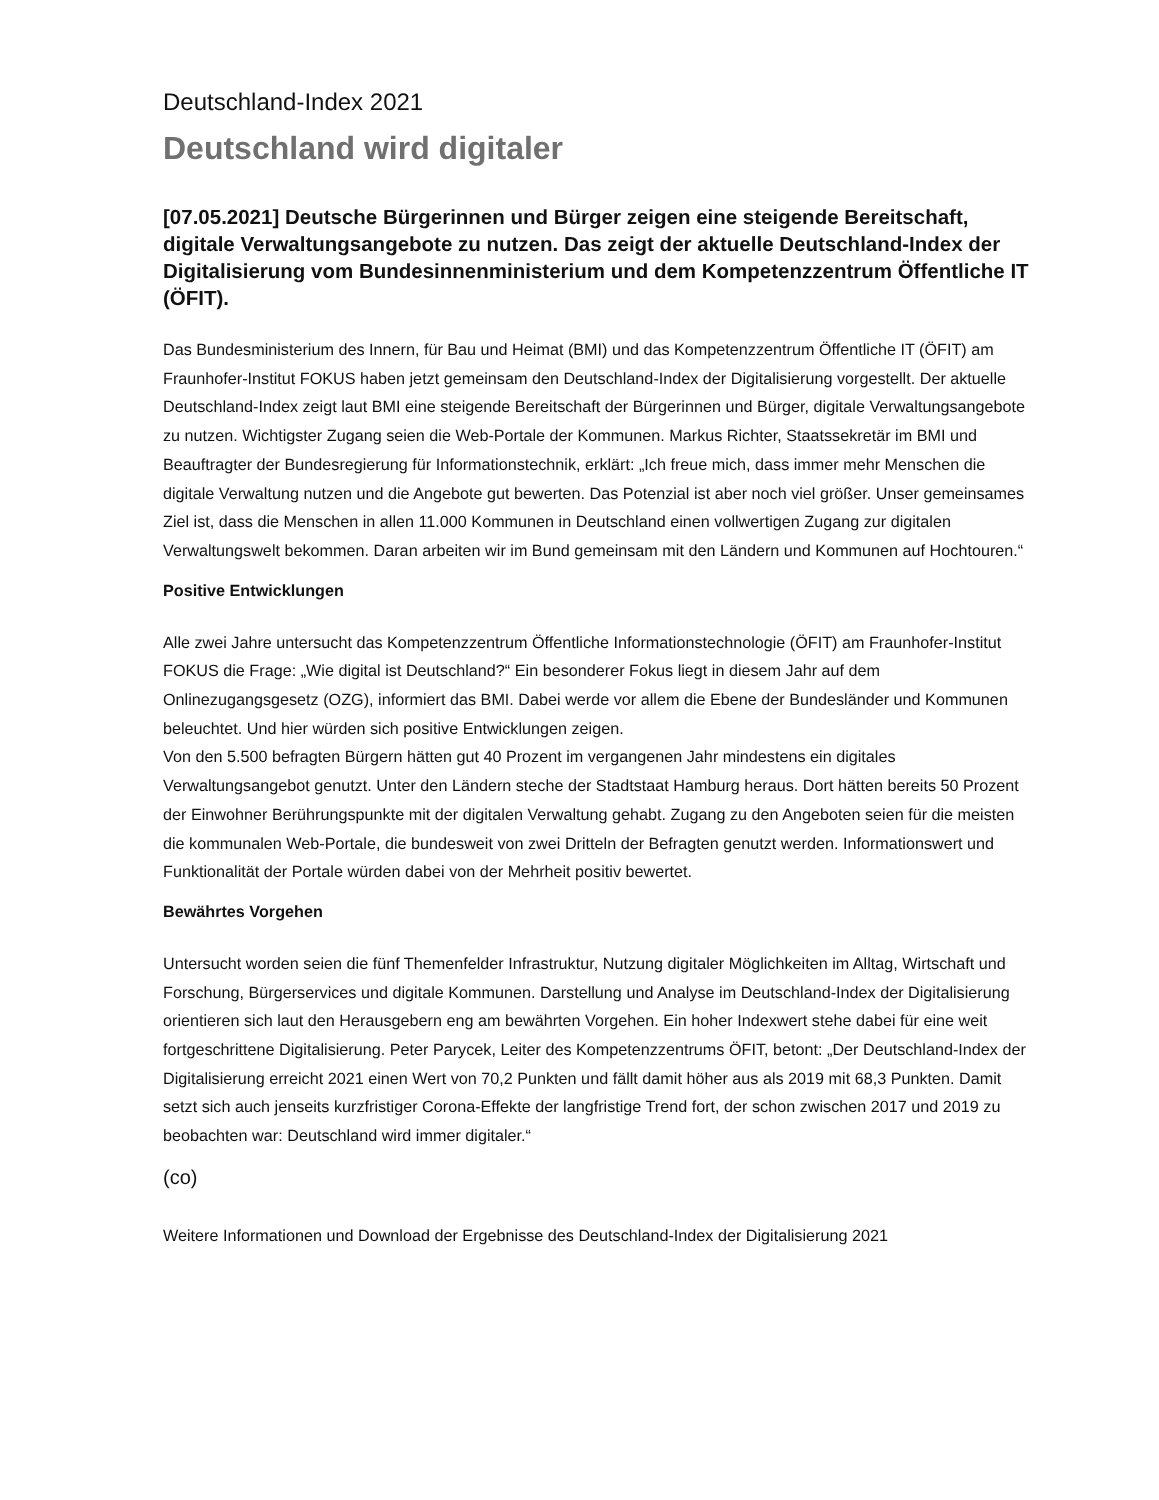Deutschland-Index 2021
Deutschland wird digitaler
[07.05.2021] Deutsche Bürgerinnen und Bürger zeigen eine steigende Bereitschaft, digitale Verwaltungsangebote zu nutzen. Das zeigt der aktuelle Deutschland-Index der Digitalisierung vom Bundesinnenministerium und dem Kompetenzzentrum Öffentliche IT (ÖFIT).
Das Bundesministerium des Innern, für Bau und Heimat (BMI) und das Kompetenzzentrum Öffentliche IT (ÖFIT) am Fraunhofer-Institut FOKUS haben jetzt gemeinsam den Deutschland-Index der Digitalisierung vorgestellt. Der aktuelle Deutschland-Index zeigt laut BMI eine steigende Bereitschaft der Bürgerinnen und Bürger, digitale Verwaltungsangebote zu nutzen. Wichtigster Zugang seien die Web-Portale der Kommunen. Markus Richter, Staatssekretär im BMI und Beauftragter der Bundesregierung für Informationstechnik, erklärt: „Ich freue mich, dass immer mehr Menschen die digitale Verwaltung nutzen und die Angebote gut bewerten. Das Potenzial ist aber noch viel größer. Unser gemeinsames Ziel ist, dass die Menschen in allen 11.000 Kommunen in Deutschland einen vollwertigen Zugang zur digitalen Verwaltungswelt bekommen. Daran arbeiten wir im Bund gemeinsam mit den Ländern und Kommunen auf Hochtouren.“
Positive Entwicklungen
Alle zwei Jahre untersucht das Kompetenzzentrum Öffentliche Informationstechnologie (ÖFIT) am Fraunhofer-Institut FOKUS die Frage: „Wie digital ist Deutschland?“ Ein besonderer Fokus liegt in diesem Jahr auf dem Onlinezugangsgesetz (OZG), informiert das BMI. Dabei werde vor allem die Ebene der Bundesländer und Kommunen beleuchtet. Und hier würden sich positive Entwicklungen zeigen.
Von den 5.500 befragten Bürgern hätten gut 40 Prozent im vergangenen Jahr mindestens ein digitales Verwaltungsangebot genutzt. Unter den Ländern steche der Stadtstaat Hamburg heraus. Dort hätten bereits 50 Prozent der Einwohner Berührungspunkte mit der digitalen Verwaltung gehabt. Zugang zu den Angeboten seien für die meisten die kommunalen Web-Portale, die bundesweit von zwei Dritteln der Befragten genutzt werden. Informationswert und Funktionalität der Portale würden dabei von der Mehrheit positiv bewertet.
Bewährtes Vorgehen
Untersucht worden seien die fünf Themenfelder Infrastruktur, Nutzung digitaler Möglichkeiten im Alltag, Wirtschaft und Forschung, Bürgerservices und digitale Kommunen. Darstellung und Analyse im Deutschland-Index der Digitalisierung orientieren sich laut den Herausgebern eng am bewährten Vorgehen. Ein hoher Indexwert stehe dabei für eine weit fortgeschrittene Digitalisierung. Peter Parycek, Leiter des Kompetenzzentrums ÖFIT, betont: „Der Deutschland-Index der Digitalisierung erreicht 2021 einen Wert von 70,2 Punkten und fällt damit höher aus als 2019 mit 68,3 Punkten. Damit setzt sich auch jenseits kurzfristiger Corona-Effekte der langfristige Trend fort, der schon zwischen 2017 und 2019 zu beobachten war: Deutschland wird immer digitaler.“
(co)
Weitere Informationen und Download der Ergebnisse des Deutschland-Index der Digitalisierung 2021